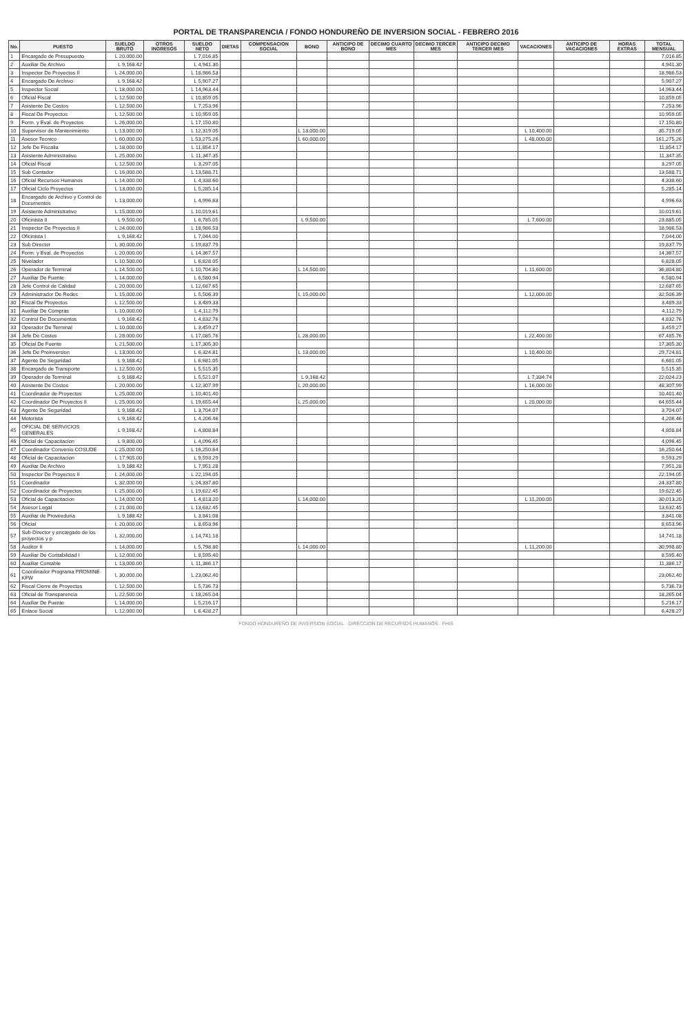PORTAL DE TRANSPARENCIA / FONDO HONDUREÑO DE INVERSION SOCIAL - FEBRERO 2016
| No. | PUESTO | SUELDO BRUTO | OTROS INGRESOS | SUELDO NETO | DIETAS | COMPENSACION SOCIAL | BONO | ANTICIPO DE BONO | DECIMO CUARTO MES | DECIMO TERCER MES | ANTICIPO DECIMO TERCER MES | VACACIONES | ANTICIPO DE VACACIONES | HORAS EXTRAS | TOTAL MENSUAL |
| --- | --- | --- | --- | --- | --- | --- | --- | --- | --- | --- | --- | --- | --- | --- | --- |
| 1 | Encargado de Presupuesto | L 20,000.00 | | L 7,016.85 | | | | | | | | | | | 7,016.85 |
| 2 | Auxiliar De Archivo | L 9,168.42 | | L 4,941.30 | | | | | | | | | | | 4,941.30 |
| 3 | Inspector De Proyectos II | L 24,000.00 | | L 18,986.53 | | | | | | | | | | | 18,986.53 |
| 4 | Encargado De Archivo | L 9,168.42 | | L 5,907.27 | | | | | | | | | | | 5,907.27 |
| 5 | Inspector Social | L 18,000.00 | | L 14,963.44 | | | | | | | | | | | 14,963.44 |
| 6 | Oficial Fiscal | L 12,500.00 | | L 10,859.05 | | | | | | | | | | | 10,859.05 |
| 7 | Asistente De Costos | L 12,500.00 | | L 7,253.96 | | | | | | | | | | | 7,253.96 |
| 8 | Fiscal De Proyectos | L 12,500.00 | | L 10,959.05 | | | | | | | | | | | 10,959.05 |
| 9 | Form. y Eval. de Proyectos | L 26,000.00 | | L 17,150.80 | | | | | | | | | | | 17,150.80 |
| 10 | Supervisor de Mantenimiento | L 13,000.00 | | L 12,319.05 | | | L 13,000.00 | | | | | L 10,400.00 | | | 35,719.05 |
| 11 | Asesor Tecnico | L 60,000.00 | | L 53,275.26 | | | L 60,000.00 | | | | | L 48,000.00 | | | 161,275.26 |
| 12 | Jefe De Fiscalia | L 18,000.00 | | L 11,854.17 | | | | | | | | | | | 11,854.17 |
| 13 | Asistente Administrativo | L 25,000.00 | | L 11,347.35 | | | | | | | | | | | 11,347.35 |
| 14 | Oficial Fiscal | L 12,500.00 | | L 3,297.05 | | | | | | | | | | | 3,297.05 |
| 15 | Sub Contador | L 16,000.00 | | L 13,588.71 | | | | | | | | | | | 13,588.71 |
| 16 | Oficial Recursos Humanos | L 14,000.00 | | L 4,338.60 | | | | | | | | | | | 4,338.60 |
| 17 | Oficial Ciclo Proyectos | L 13,000.00 | | L 5,285.14 | | | | | | | | | | | 5,285.14 |
| 18 | Encargado de Archivo y Control de Documentos | L 13,000.00 | | L 4,996.63 | | | | | | | | | | | 4,996.63 |
| 19 | Asistente Administrativo | L 15,000.00 | | L 10,019.61 | | | | | | | | | | | 10,019.61 |
| 20 | Oficinista II | L 9,500.00 | | L 6,785.05 | | | L 9,500.00 | | | | | L 7,600.00 | | | 23,885.05 |
| 21 | Inspector De Proyectos II | L 24,000.00 | | L 18,986.53 | | | | | | | | | | | 18,986.53 |
| 22 | Oficinista I | L 9,168.42 | | L 7,044.00 | | | | | | | | | | | 7,044.00 |
| 23 | Sub Director | L 30,000.00 | | L 19,837.79 | | | | | | | | | | | 19,837.79 |
| 24 | Form. y Eval. de Proyectos | L 20,000.00 | | L 14,367.57 | | | | | | | | | | | 14,367.57 |
| 25 | Nivelador | L 10,500.00 | | L 6,828.05 | | | | | | | | | | | 6,828.05 |
| 26 | Operador de Terminal | L 14,500.00 | | L 10,704.80 | | | L 14,500.00 | | | | | L 11,600.00 | | | 36,804.80 |
| 27 | Auxiliar De Fuente | L 14,000.00 | | L 6,580.94 | | | | | | | | | | | 6,580.94 |
| 28 | Jefe Control de Calidad | L 20,000.00 | | L 12,687.65 | | | | | | | | | | | 12,687.65 |
| 29 | Administrador De Redes | L 15,000.00 | | L 5,506.39 | | | L 15,000.00 | | | | | L 12,000.00 | | | 32,506.39 |
| 30 | Fiscal De Proyectos | L 12,500.00 | | L 3,489.33 | | | | | | | | | | | 3,489.33 |
| 31 | Auxiliar De Compras | L 10,000.00 | | L 4,112.79 | | | | | | | | | | | 4,112.79 |
| 32 | Control De Documentos | L 9,168.42 | | L 4,832.76 | | | | | | | | | | | 4,832.76 |
| 33 | Operador De Terminal | L 10,000.00 | | L 3,459.27 | | | | | | | | | | | 3,459.27 |
| 34 | Jefe De Costos | L 28,000.00 | | L 17,085.76 | | | L 28,000.00 | | | | | L 22,400.00 | | | 67,485.76 |
| 35 | Oficial De Fuente | L 21,500.00 | | L 17,305.30 | | | | | | | | | | | 17,305.30 |
| 36 | Jefe De Preinversion | L 13,000.00 | | L 6,324.81 | | | L 13,000.00 | | | | | L 10,400.00 | | | 29,724.81 |
| 37 | Agente De Seguridad | L 9,168.42 | | L 6,681.05 | | | | | | | | | | | 6,681.05 |
| 38 | Encargado de Transporte | L 12,500.00 | | L 5,515.35 | | | | | | | | | | | 5,515.35 |
| 39 | Operador de Terminal | L 9,168.42 | | L 5,521.07 | | | L 9,168.42 | | | | | L 7,334.74 | | | 22,024.23 |
| 40 | Asistente De Costos | L 20,000.00 | | L 12,307.99 | | | L 20,000.00 | | | | | L 16,000.00 | | | 48,307.99 |
| 41 | Coordinador de Proyectos | L 25,000.00 | | L 10,401.40 | | | | | | | | | | | 10,401.40 |
| 42 | Coordinador De Proyectos II | L 25,000.00 | | L 19,655.44 | | | L 25,000.00 | | | | | L 20,000.00 | | | 64,655.44 |
| 43 | Agente De Seguridad | L 9,168.42 | | L 3,704.07 | | | | | | | | | | | 3,704.07 |
| 44 | Motorista | L 9,168.42 | | L 4,206.46 | | | | | | | | | | | 4,206.46 |
| 45 | OFICIAL DE SERVICIOS GENERALES | L 9,168.42 | | L 4,808.84 | | | | | | | | | | | 4,808.84 |
| 46 | Oficial de Capacitacion | L 9,800.00 | | L 4,096.45 | | | | | | | | | | | 4,096.45 |
| 47 | Coordinador Convenio COSUDE | L 25,000.00 | | L 16,250.64 | | | | | | | | | | | 16,250.64 |
| 48 | Oficial de Capacitacion | L 17,905.00 | | L 9,593.29 | | | | | | | | | | | 9,593.29 |
| 49 | Auxiliar De Archivo | L 9,168.42 | | L 7,951.28 | | | | | | | | | | | 7,951.28 |
| 50 | Inspector De Proyectos II | L 24,000.00 | | L 22,194.05 | | | | | | | | | | | 22,194.05 |
| 51 | Coordinador | L 32,000.00 | | L 24,337.80 | | | | | | | | | | | 24,337.80 |
| 52 | Coordinador de Proyectos | L 25,000.00 | | L 19,622.45 | | | | | | | | | | | 19,622.45 |
| 53 | Oficial de Capacitacion | L 14,000.00 | | L 4,813.20 | | | L 14,000.00 | | | | | L 11,200.00 | | | 30,013.20 |
| 54 | Asesor Legal | L 21,000.00 | | L 13,632.45 | | | | | | | | | | | 13,632.45 |
| 55 | Auxiliar de Proveeduria | L 9,168.42 | | L 3,841.08 | | | | | | | | | | | 3,841.08 |
| 56 | Oficial | L 20,000.00 | | L 8,653.96 | | | | | | | | | | | 8,653.96 |
| 57 | Sub-Director y encargado de los proyectos y p | L 32,000.00 | | L 14,741.18 | | | | | | | | | | | 14,741.18 |
| 58 | Auditor II | L 14,000.00 | | L 5,798.80 | | | L 14,000.00 | | | | | L 11,200.00 | | | 30,998.80 |
| 59 | Auxiliar De Contabilidad I | L 12,000.00 | | L 8,595.40 | | | | | | | | | | | 8,595.40 |
| 60 | Auxiliar Contable | L 13,000.00 | | L 11,386.17 | | | | | | | | | | | 11,386.17 |
| 61 | Coordinador Programa PROMINE-KFW | L 30,000.00 | | L 23,062.40 | | | | | | | | | | | 23,062.40 |
| 62 | Fiscal Cierre de Proyectos | L 12,500.00 | | L 5,736.73 | | | | | | | | | | | 5,736.73 |
| 63 | Oficial de Transparencia | L 22,500.00 | | L 18,265.04 | | | | | | | | | | | 18,265.04 |
| 64 | Auxiliar De Fuente | L 14,000.00 | | L 5,216.17 | | | | | | | | | | | 5,216.17 |
| 65 | Enlace Social | L 12,000.00 | | L 6,428.27 | | | | | | | | | | | 6,428.27 |
FONDO HONDUREÑO DE INVERSION SOCIAL · DIRECCION DE RECURSOS HUMANOS · FHIS